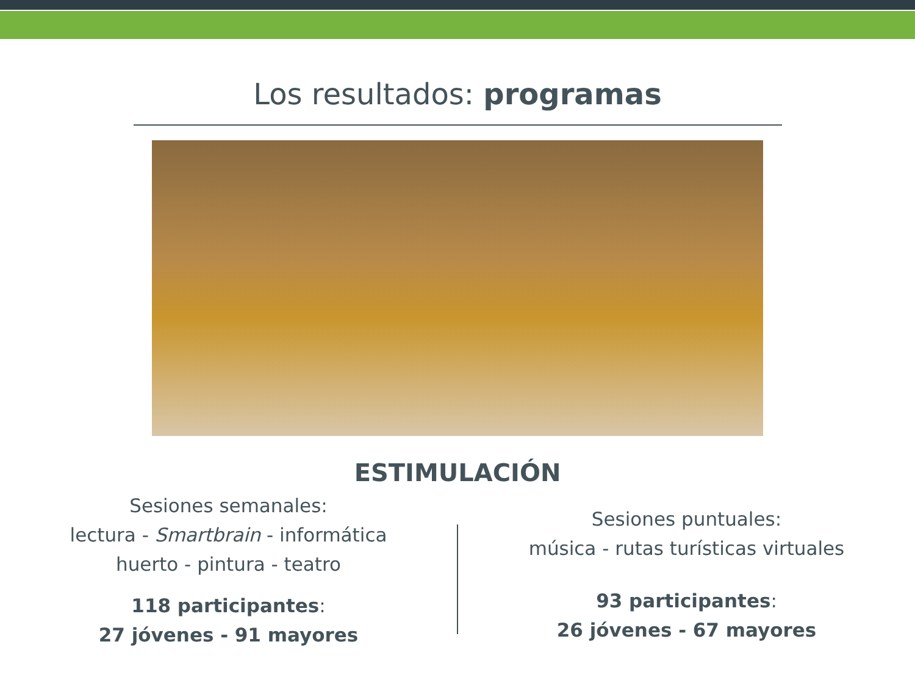Los resultados: programas
ESTIMULACIÓN
Sesiones semanales:
lectura - Smartbrain - informática
huerto - pintura - teatro
118 participantes:
27 jóvenes - 91 mayores
Sesiones puntuales:
música - rutas turísticas virtuales
93 participantes:
26 jóvenes - 67 mayores